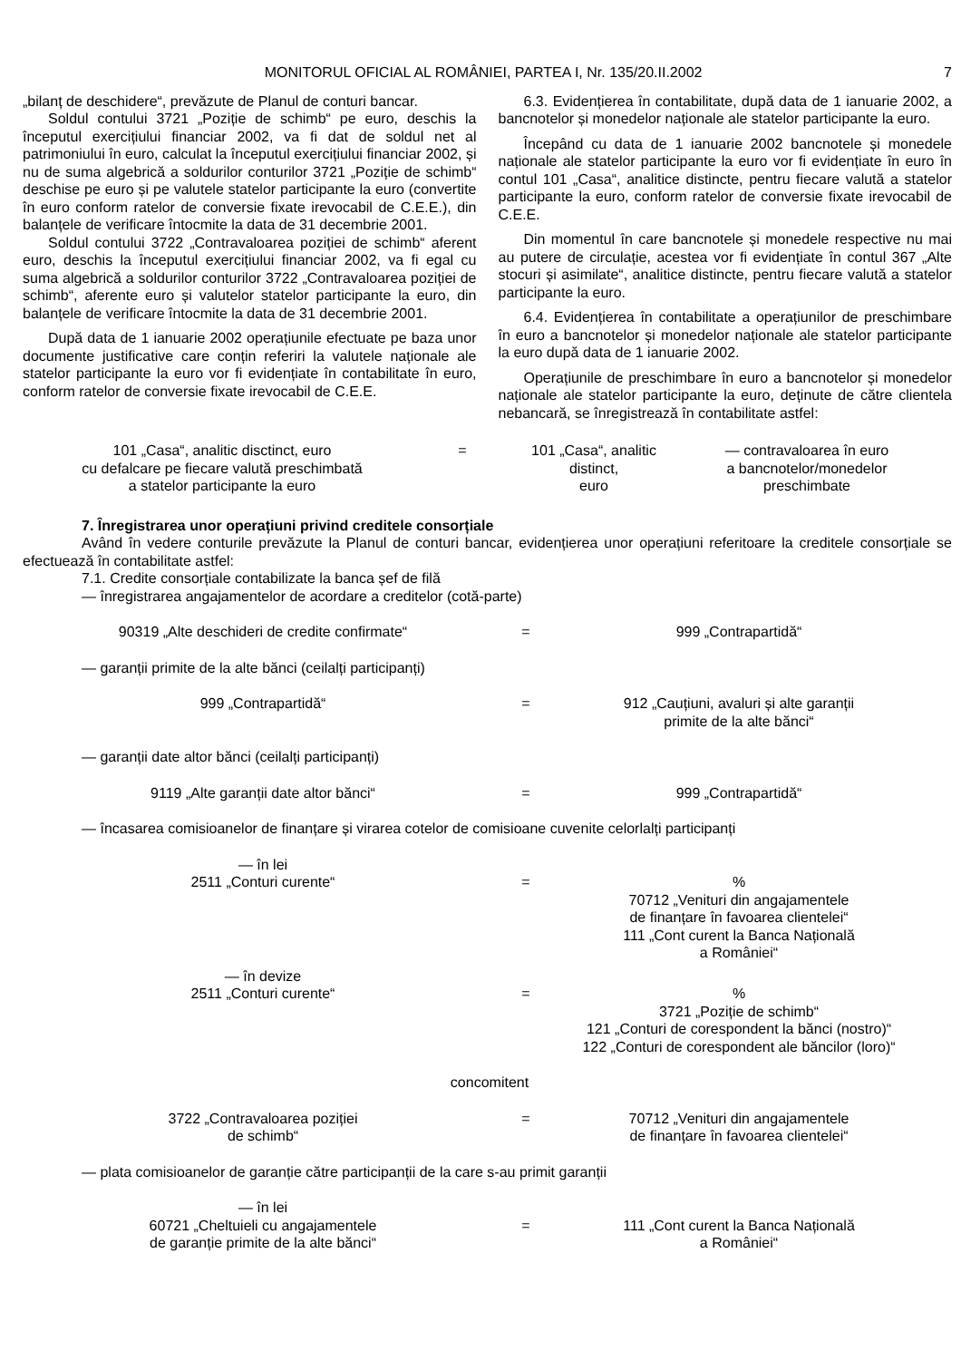MONITORUL OFICIAL AL ROMÂNIEI, PARTEA I, Nr. 135/20.II.2002 7
„bilanț de deschidere“, prevăzute de Planul de conturi bancar.
Soldul contului 3721 „Poziție de schimb“ pe euro, deschis la începutul exercițiului financiar 2002, va fi dat de soldul net al patrimoniului în euro, calculat la începutul exercițiului financiar 2002, și nu de suma algebrică a soldurilor conturilor 3721 „Poziție de schimb“ deschise pe euro și pe valutele statelor participante la euro (convertite în euro conform ratelor de conversie fixate irevocabil de C.E.E.), din balanțele de verificare întocmite la data de 31 decembrie 2001.
Soldul contului 3722 „Contravaloarea poziției de schimb“ aferent euro, deschis la începutul exercițiului financiar 2002, va fi egal cu suma algebrică a soldurilor conturilor 3722 „Contravaloarea poziției de schimb“, aferente euro și valutelor statelor participante la euro, din balanțele de verificare întocmite la data de 31 decembrie 2001.
După data de 1 ianuarie 2002 operațiunile efectuate pe baza unor documente justificative care conțin referiri la valutele naționale ale statelor participante la euro vor fi evidențiate în contabilitate în euro, conform ratelor de conversie fixate irevocabil de C.E.E.
6.3. Evidențierea în contabilitate, după data de 1 ianuarie 2002, a bancnotelor și monedelor naționale ale statelor participante la euro.
Începând cu data de 1 ianuarie 2002 bancnotele și monedele naționale ale statelor participante la euro vor fi evidențiate în euro în contul 101 „Casa“, analitice distincte, pentru fiecare valută a statelor participante la euro, conform ratelor de conversie fixate irevocabil de C.E.E.
Din momentul în care bancnotele și monedele respective nu mai au putere de circulație, acestea vor fi evidențiate în contul 367 „Alte stocuri și asimilate“, analitice distincte, pentru fiecare valută a statelor participante la euro.
6.4. Evidențierea în contabilitate a operațiunilor de preschimbare în euro a bancnotelor și monedelor naționale ale statelor participante la euro după data de 1 ianuarie 2002.
Operațiunile de preschimbare în euro a bancnotelor și monedelor naționale ale statelor participante la euro, deținute de către clientela nebancară, se înregistrează în contabilitate astfel:
101 „Casa“, analitic disctinct, euro
cu defalcare pe fiecare valută preschimbată
a statelor participante la euro
= 101 „Casa“, analitic
distinct,
euro
— contravaloarea în euro
a bancnotelor/monedelor
preschimbate
7. Înregistrarea unor operațiuni privind creditele consorțiale
Având în vedere conturile prevăzute la Planul de conturi bancar, evidențierea unor operațiuni referitoare la creditele consorțiale se efectuează în contabilitate astfel:
7.1. Credite consorțiale contabilizate la banca șef de filă
— înregistrarea angajamentelor de acordare a creditelor (cotă-parte)
90319 „Alte deschideri de credite confirmate“ = 999 „Contrapartidă“
— garanții primite de la alte bănci (ceilalți participanți)
999 „Contrapartidă“ = 912 „Cauțiuni, avaluri și alte garanții
primite de la alte bănci“
— garanții date altor bănci (ceilalți participanți)
9119 „Alte garanții date altor bănci“ = 999 „Contrapartidă“
— încasarea comisioanelor de finanțare și virarea cotelor de comisioane cuvenite celorlalți participanți
— în lei
2511 „Conturi curente“
=
%
70712 „Venituri din angajamentele
de finanțare în favoarea clientelei“
111 „Cont curent la Banca Națională
a României“
— în devize
2511 „Conturi curente“
=
%
3721 „Poziție de schimb“
121 „Conturi de corespondent la bănci (nostro)“
122 „Conturi de corespondent ale băncilor (loro)“
concomitent
3722 „Contravaloarea poziției
de schimb“
= 70712 „Venituri din angajamentele
de finanțare în favoarea clientelei“
— plata comisioanelor de garanție către participanții de la care s-au primit garanții
— în lei
60721 „Cheltuieli cu angajamentele
de garanție primite de la alte bănci“
=
111 „Cont curent la Banca Națională
a României“